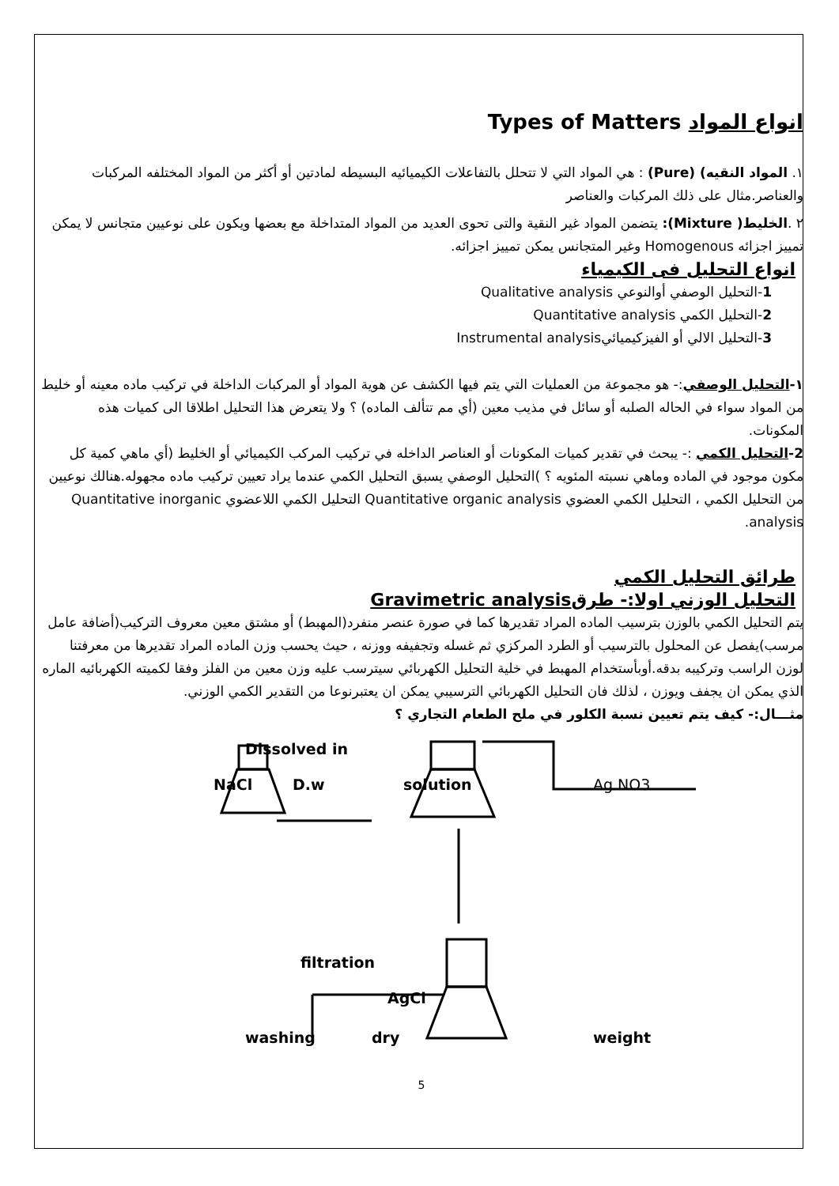انواع المواد Types of Matters
١. المواد النقيه) (Pure) : هي المواد التي لا تتحلل بالتفاعلات الكيميائيه البسيطه لمادتين أو أكثر من المواد المختلفه المركبات والعناصر.مثال على ذلك المركبات والعناصر
٢ .الخليط( Mixture): يتضمن المواد غير النقية والتى تحوى العديد من المواد المتداخلة مع بعضها ويكون على نوعيين متجانس لا يمكن تمييز اجزائه Homogenous وغير المتجانس يمكن تمييز اجزائه.
انواع التحليل فى الكيمياء
1-التحليل الوصفي أوالنوعي Qualitative analysis
2-التحليل الكمي Quantitative analysis
3-التحليل الالي أو الفيزكيميائيInstrumental analysis
١-التحليل الوصفي:- هو مجموعة من العمليات التي يتم فيها الكشف عن هوية المواد أو المركبات الداخلة في تركيب ماده معينه أو خليط من المواد سواء في الحاله الصلبه أو سائل في مذيب معين (أي مم تتألف الماده) ؟ ولا يتعرض هذا التحليل اطلاقا الى كميات هذه المكونات.
2-التحليل الكمي :- يبحث في تقدير كميات المكونات أو العناصر الداخله في تركيب المركب الكيميائي أو الخليط (أي ماهي كمية كل مكون موجود في الماده وماهي نسبته المئويه ؟ )التحليل الوصفي يسبق التحليل الكمي عندما يراد تعيين تركيب ماده مجهوله.هنالك نوعيين من التحليل الكمي ، التحليل الكمي العضوي Quantitative organic analysis التحليل الكمي اللاعضوي Quantitative inorganic analysis.
طرائق التحليل الكمي
التحليل الوزني اولا:- طرقGravimetric analysis
يتم التحليل الكمي بالوزن بترسيب الماده المراد تقديرها كما في صورة عنصر منفرد(المهبط) أو مشتق معين معروف التركيب(أضافة عامل مرسب)يفصل عن المحلول بالترسيب أو الطرد المركزي ثم غسله وتجفيفه ووزنه ، حيث يحسب وزن الماده المراد تقديرها من معرفتنا لوزن الراسب وتركيبه بدقه.أوبأستخدام المهبط في خلية التحليل الكهربائي سيترسب عليه وزن معين من الفلز وفقا لكميته الكهربائيه الماره الذي يمكن ان يجفف ويوزن ، لذلك فان التحليل الكهربائي الترسيبي يمكن ان يعتبرنوعا من التقدير الكمي الوزني.
مثـــال:- كيف يتم تعيين نسبة الكلور في ملح الطعام التجاري ؟
Dissolved in
NaCl D.w solution Ag NO3
filtration
AgCl
washing dry weight
5